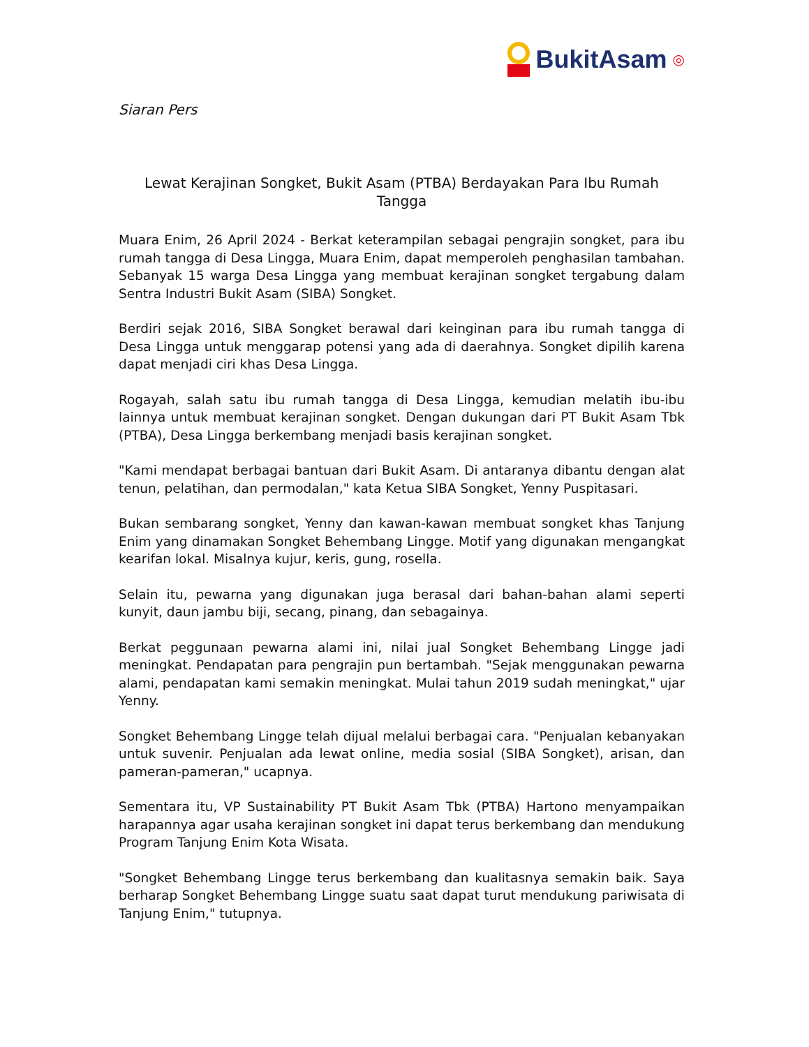BukitAsam ◎
Siaran Pers
Lewat Kerajinan Songket, Bukit Asam (PTBA) Berdayakan Para Ibu Rumah Tangga
Muara Enim, 26 April 2024 - Berkat keterampilan sebagai pengrajin songket, para ibu rumah tangga di Desa Lingga, Muara Enim, dapat memperoleh penghasilan tambahan. Sebanyak 15 warga Desa Lingga yang membuat kerajinan songket tergabung dalam Sentra Industri Bukit Asam (SIBA) Songket.
Berdiri sejak 2016, SIBA Songket berawal dari keinginan para ibu rumah tangga di Desa Lingga untuk menggarap potensi yang ada di daerahnya. Songket dipilih karena dapat menjadi ciri khas Desa Lingga.
Rogayah, salah satu ibu rumah tangga di Desa Lingga, kemudian melatih ibu-ibu lainnya untuk membuat kerajinan songket. Dengan dukungan dari PT Bukit Asam Tbk (PTBA), Desa Lingga berkembang menjadi basis kerajinan songket.
"Kami mendapat berbagai bantuan dari Bukit Asam. Di antaranya dibantu dengan alat tenun, pelatihan, dan permodalan," kata Ketua SIBA Songket, Yenny Puspitasari.
Bukan sembarang songket, Yenny dan kawan-kawan membuat songket khas Tanjung Enim yang dinamakan Songket Behembang Lingge. Motif yang digunakan mengangkat kearifan lokal. Misalnya kujur, keris, gung, rosella.
Selain itu, pewarna yang digunakan juga berasal dari bahan-bahan alami seperti kunyit, daun jambu biji, secang, pinang, dan sebagainya.
Berkat peggunaan pewarna alami ini, nilai jual Songket Behembang Lingge jadi meningkat. Pendapatan para pengrajin pun bertambah. "Sejak menggunakan pewarna alami, pendapatan kami semakin meningkat. Mulai tahun 2019 sudah meningkat," ujar Yenny.
Songket Behembang Lingge telah dijual melalui berbagai cara. "Penjualan kebanyakan untuk suvenir. Penjualan ada lewat online, media sosial (SIBA Songket), arisan, dan pameran-pameran," ucapnya.
Sementara itu, VP Sustainability PT Bukit Asam Tbk (PTBA) Hartono menyampaikan harapannya agar usaha kerajinan songket ini dapat terus berkembang dan mendukung Program Tanjung Enim Kota Wisata.
"Songket Behembang Lingge terus berkembang dan kualitasnya semakin baik. Saya berharap Songket Behembang Lingge suatu saat dapat turut mendukung pariwisata di Tanjung Enim," tutupnya.